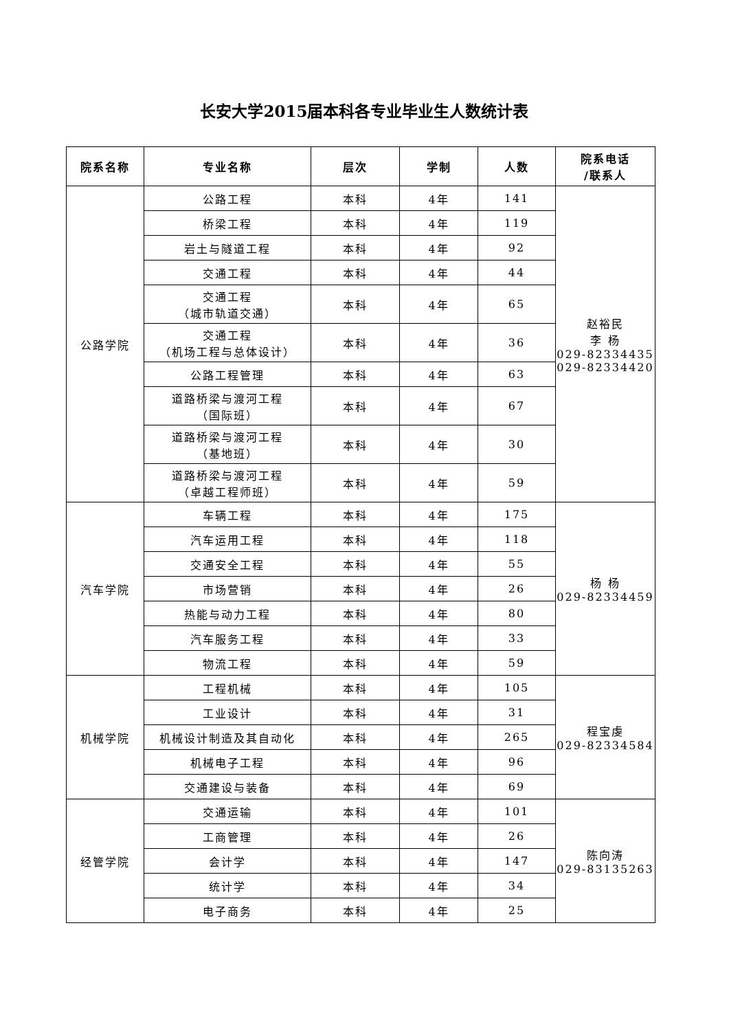长安大学2015届本科各专业毕业生人数统计表
| 院系名称 | 专业名称 | 层次 | 学制 | 人数 | 院系电话 /联系人 |
| --- | --- | --- | --- | --- | --- |
| 公路学院 | 公路工程 | 本科 | 4年 | 141 | 赵裕民 李 杨 029-82334435 029-82334420 |
| | 桥梁工程 | 本科 | 4年 | 119 | |
| | 岩土与隧道工程 | 本科 | 4年 | 92 | |
| | 交通工程 | 本科 | 4年 | 44 | |
| | 交通工程 （城市轨道交通） | 本科 | 4年 | 65 | |
| | 交通工程 （机场工程与总体设计） | 本科 | 4年 | 36 | |
| | 公路工程管理 | 本科 | 4年 | 63 | |
| | 道路桥梁与渡河工程 （国际班） | 本科 | 4年 | 67 | |
| | 道路桥梁与渡河工程 （基地班） | 本科 | 4年 | 30 | |
| | 道路桥梁与渡河工程 （卓越工程师班） | 本科 | 4年 | 59 | |
| 汽车学院 | 车辆工程 | 本科 | 4年 | 175 | 杨 杨 029-82334459 |
| | 汽车运用工程 | 本科 | 4年 | 118 | |
| | 交通安全工程 | 本科 | 4年 | 55 | |
| | 市场营销 | 本科 | 4年 | 26 | |
| | 热能与动力工程 | 本科 | 4年 | 80 | |
| | 汽车服务工程 | 本科 | 4年 | 33 | |
| | 物流工程 | 本科 | 4年 | 59 | |
| 机械学院 | 工程机械 | 本科 | 4年 | 105 | 程宝虔 029-82334584 |
| | 工业设计 | 本科 | 4年 | 31 | |
| | 机械设计制造及其自动化 | 本科 | 4年 | 265 | |
| | 机械电子工程 | 本科 | 4年 | 96 | |
| | 交通建设与装备 | 本科 | 4年 | 69 | |
| 经管学院 | 交通运输 | 本科 | 4年 | 101 | 陈向涛 029-83135263 |
| | 工商管理 | 本科 | 4年 | 26 | |
| | 会计学 | 本科 | 4年 | 147 | |
| | 统计学 | 本科 | 4年 | 34 | |
| | 电子商务 | 本科 | 4年 | 25 | |